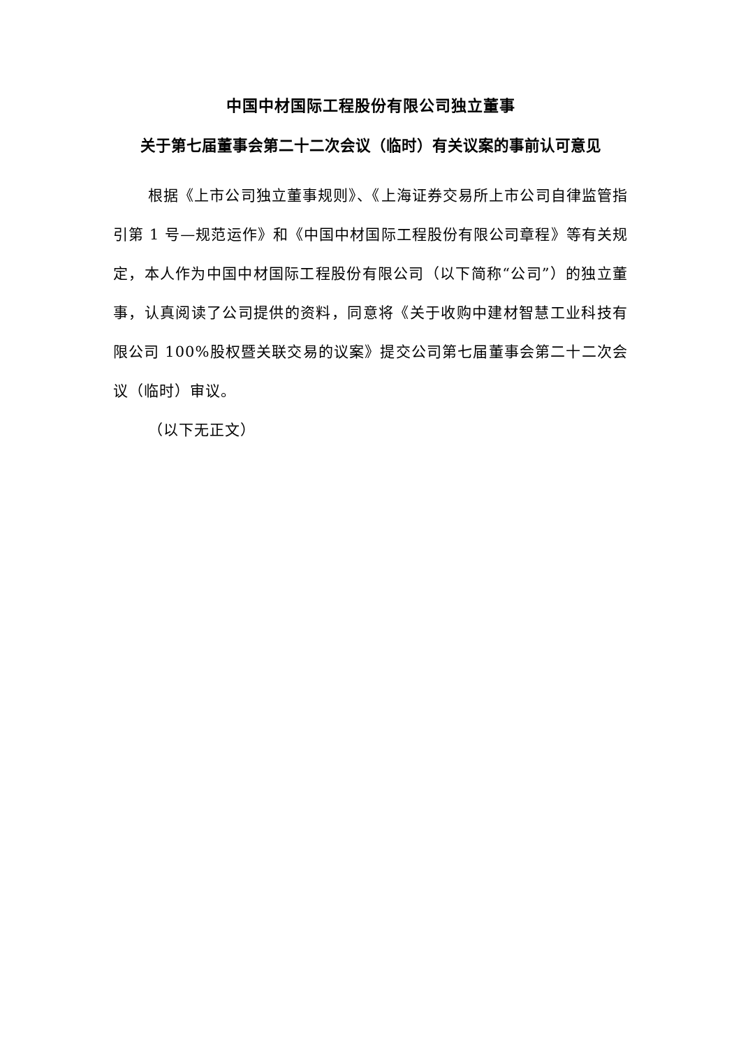中国中材国际工程股份有限公司独立董事
关于第七届董事会第二十二次会议（临时）有关议案的事前认可意见
根据《上市公司独立董事规则》、《上海证券交易所上市公司自律监管指引第 1 号—规范运作》和《中国中材国际工程股份有限公司章程》等有关规定，本人作为中国中材国际工程股份有限公司（以下简称“公司”）的独立董事，认真阅读了公司提供的资料，同意将《关于收购中建材智慧工业科技有限公司 100%股权暨关联交易的议案》提交公司第七届董事会第二十二次会议（临时）审议。
（以下无正文）